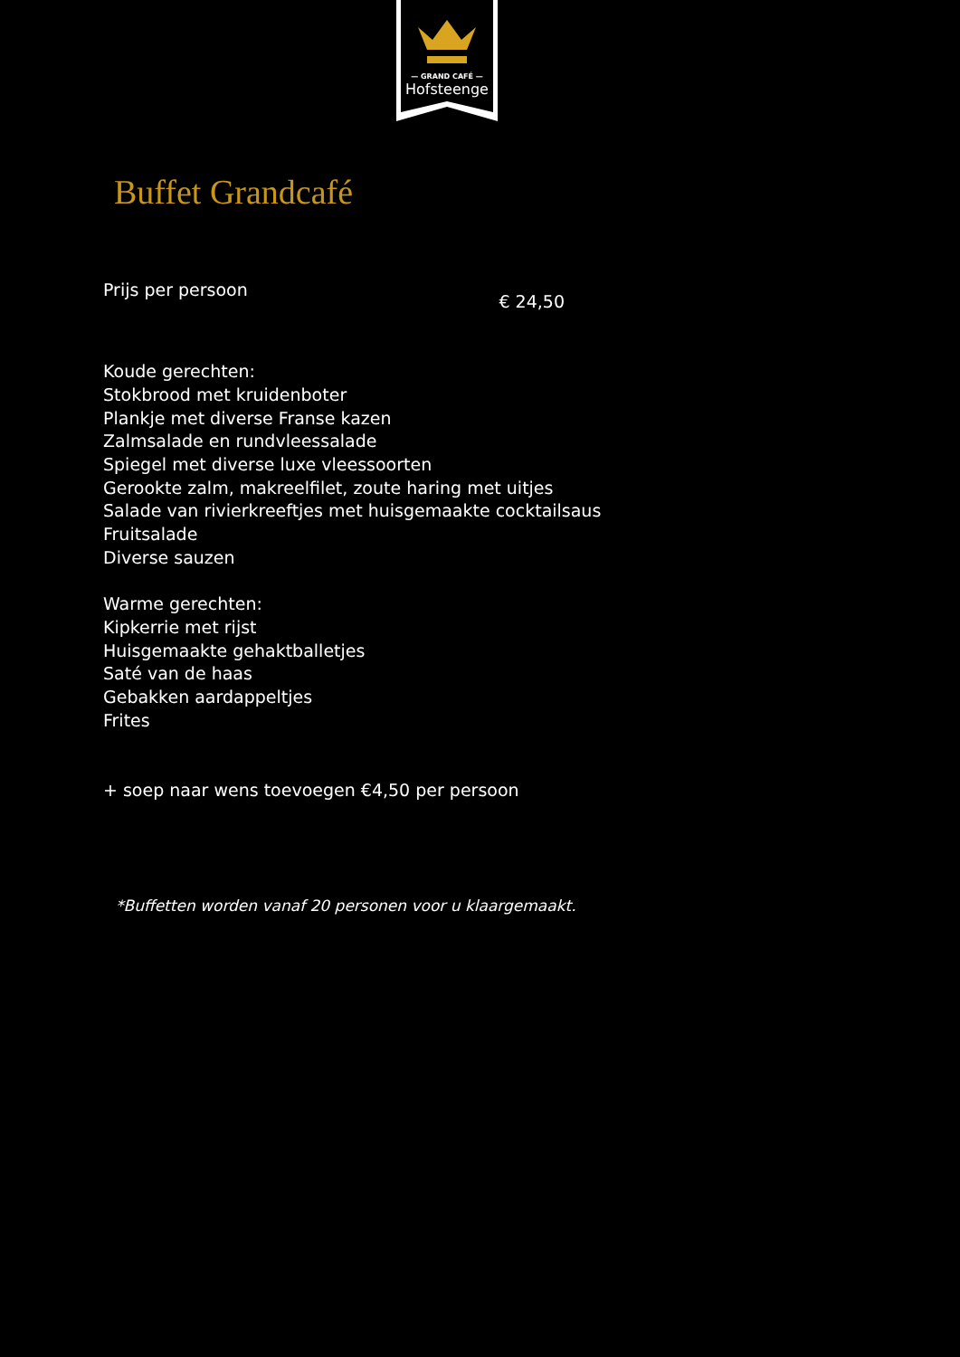— GRAND CAFÉ —
Hofsteenge
Buffet Grandcafé
Prijs per persoon € 24,50
Koude gerechten:
Stokbrood met kruidenboter
Plankje met diverse Franse kazen
Zalmsalade en rundvleessalade
Spiegel met diverse luxe vleessoorten
Gerookte zalm, makreelfilet, zoute haring met uitjes
Salade van rivierkreeftjes met huisgemaakte cocktailsaus
Fruitsalade
Diverse sauzen
Warme gerechten:
Kipkerrie met rijst
Huisgemaakte gehaktballetjes
Saté van de haas
Gebakken aardappeltjes
Frites
+ soep naar wens toevoegen €4,50 per persoon
*Buffetten worden vanaf 20 personen voor u klaargemaakt.